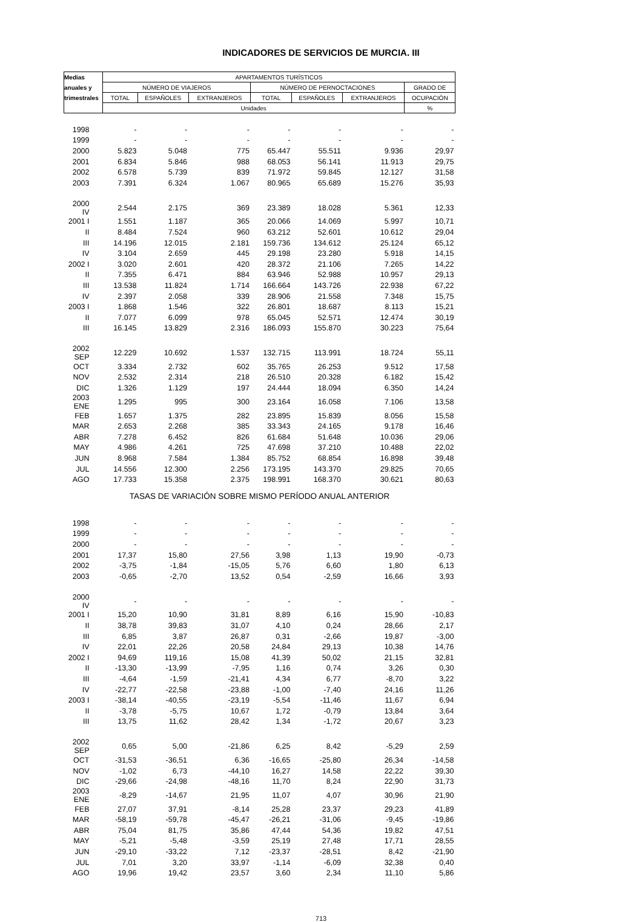INDICADORES DE SERVICIOS DE MURCIA. III
| Medias | APARTAMENTOS TURÍSTICOS | | | | | | |
| --- | --- | --- | --- | --- | --- | --- | --- |
| anuales y | NÚMERO DE VIAJEROS | | | NÚMERO DE PERNOCTACIONES | | | GRADO DE |
| trimestrales | TOTAL | ESPAÑOLES | EXTRANJEROS | TOTAL | ESPAÑOLES | EXTRANJEROS | OCUPACIÓN |
| | Unidades | | | | | | % |
| 1998 | - | - | - | - | - | - | - |
| 1999 | - | - | - | - | - | - | - |
| 2000 | 5.823 | 5.048 | 775 | 65.447 | 55.511 | 9.936 | 29,97 |
| 2001 | 6.834 | 5.846 | 988 | 68.053 | 56.141 | 11.913 | 29,75 |
| 2002 | 6.578 | 5.739 | 839 | 71.972 | 59.845 | 12.127 | 31,58 |
| 2003 | 7.391 | 6.324 | 1.067 | 80.965 | 65.689 | 15.276 | 35,93 |
| 2000 IV | 2.544 | 2.175 | 369 | 23.389 | 18.028 | 5.361 | 12,33 |
| 2001 I | 1.551 | 1.187 | 365 | 20.066 | 14.069 | 5.997 | 10,71 |
| II | 8.484 | 7.524 | 960 | 63.212 | 52.601 | 10.612 | 29,04 |
| III | 14.196 | 12.015 | 2.181 | 159.736 | 134.612 | 25.124 | 65,12 |
| IV | 3.104 | 2.659 | 445 | 29.198 | 23.280 | 5.918 | 14,15 |
| 2002 I | 3.020 | 2.601 | 420 | 28.372 | 21.106 | 7.265 | 14,22 |
| II | 7.355 | 6.471 | 884 | 63.946 | 52.988 | 10.957 | 29,13 |
| III | 13.538 | 11.824 | 1.714 | 166.664 | 143.726 | 22.938 | 67,22 |
| IV | 2.397 | 2.058 | 339 | 28.906 | 21.558 | 7.348 | 15,75 |
| 2003 I | 1.868 | 1.546 | 322 | 26.801 | 18.687 | 8.113 | 15,21 |
| II | 7.077 | 6.099 | 978 | 65.045 | 52.571 | 12.474 | 30,19 |
| III | 16.145 | 13.829 | 2.316 | 186.093 | 155.870 | 30.223 | 75,64 |
| 2002 SEP | 12.229 | 10.692 | 1.537 | 132.715 | 113.991 | 18.724 | 55,11 |
| OCT | 3.334 | 2.732 | 602 | 35.765 | 26.253 | 9.512 | 17,58 |
| NOV | 2.532 | 2.314 | 218 | 26.510 | 20.328 | 6.182 | 15,42 |
| DIC | 1.326 | 1.129 | 197 | 24.444 | 18.094 | 6.350 | 14,24 |
| 2003 ENE | 1.295 | 995 | 300 | 23.164 | 16.058 | 7.106 | 13,58 |
| FEB | 1.657 | 1.375 | 282 | 23.895 | 15.839 | 8.056 | 15,58 |
| MAR | 2.653 | 2.268 | 385 | 33.343 | 24.165 | 9.178 | 16,46 |
| ABR | 7.278 | 6.452 | 826 | 61.684 | 51.648 | 10.036 | 29,06 |
| MAY | 4.986 | 4.261 | 725 | 47.698 | 37.210 | 10.488 | 22,02 |
| JUN | 8.968 | 7.584 | 1.384 | 85.752 | 68.854 | 16.898 | 39,48 |
| JUL | 14.556 | 12.300 | 2.256 | 173.195 | 143.370 | 29.825 | 70,65 |
| AGO | 17.733 | 15.358 | 2.375 | 198.991 | 168.370 | 30.621 | 80,63 |
| TASAS DE VARIACIÓN SOBRE MISMO PERÍODO ANUAL ANTERIOR | | | | | | | |
| 1998 | - | - | - | - | - | - | - |
| 1999 | - | - | - | - | - | - | - |
| 2000 | - | - | - | - | - | - | - |
| 2001 | 17,37 | 15,80 | 27,56 | 3,98 | 1,13 | 19,90 | -0,73 |
| 2002 | -3,75 | -1,84 | -15,05 | 5,76 | 6,60 | 1,80 | 6,13 |
| 2003 | -0,65 | -2,70 | 13,52 | 0,54 | -2,59 | 16,66 | 3,93 |
| 2000 IV | - | - | - | - | - | - | - |
| 2001 I | 15,20 | 10,90 | 31,81 | 8,89 | 6,16 | 15,90 | -10,83 |
| II | 38,78 | 39,83 | 31,07 | 4,10 | 0,24 | 28,66 | 2,17 |
| III | 6,85 | 3,87 | 26,87 | 0,31 | -2,66 | 19,87 | -3,00 |
| IV | 22,01 | 22,26 | 20,58 | 24,84 | 29,13 | 10,38 | 14,76 |
| 2002 I | 94,69 | 119,16 | 15,08 | 41,39 | 50,02 | 21,15 | 32,81 |
| II | -13,30 | -13,99 | -7,95 | 1,16 | 0,74 | 3,26 | 0,30 |
| III | -4,64 | -1,59 | -21,41 | 4,34 | 6,77 | -8,70 | 3,22 |
| IV | -22,77 | -22,58 | -23,88 | -1,00 | -7,40 | 24,16 | 11,26 |
| 2003 I | -38,14 | -40,55 | -23,19 | -5,54 | -11,46 | 11,67 | 6,94 |
| II | -3,78 | -5,75 | 10,67 | 1,72 | -0,79 | 13,84 | 3,64 |
| III | 13,75 | 11,62 | 28,42 | 1,34 | -1,72 | 20,67 | 3,23 |
| 2002 SEP | 0,65 | 5,00 | -21,86 | 6,25 | 8,42 | -5,29 | 2,59 |
| OCT | -31,53 | -36,51 | 6,36 | -16,65 | -25,80 | 26,34 | -14,58 |
| NOV | -1,02 | 6,73 | -44,10 | 16,27 | 14,58 | 22,22 | 39,30 |
| DIC | -29,66 | -24,98 | -48,16 | 11,70 | 8,24 | 22,90 | 31,73 |
| 2003 ENE | -8,29 | -14,67 | 21,95 | 11,07 | 4,07 | 30,96 | 21,90 |
| FEB | 27,07 | 37,91 | -8,14 | 25,28 | 23,37 | 29,23 | 41,89 |
| MAR | -58,19 | -59,78 | -45,47 | -26,21 | -31,06 | -9,45 | -19,86 |
| ABR | 75,04 | 81,75 | 35,86 | 47,44 | 54,36 | 19,82 | 47,51 |
| MAY | -5,21 | -5,48 | -3,59 | 25,19 | 27,48 | 17,71 | 28,55 |
| JUN | -29,10 | -33,22 | 7,12 | -23,37 | -28,51 | 8,42 | -21,90 |
| JUL | 7,01 | 3,20 | 33,97 | -1,14 | -6,09 | 32,38 | 0,40 |
| AGO | 19,96 | 19,42 | 23,57 | 3,60 | 2,34 | 11,10 | 5,86 |
713